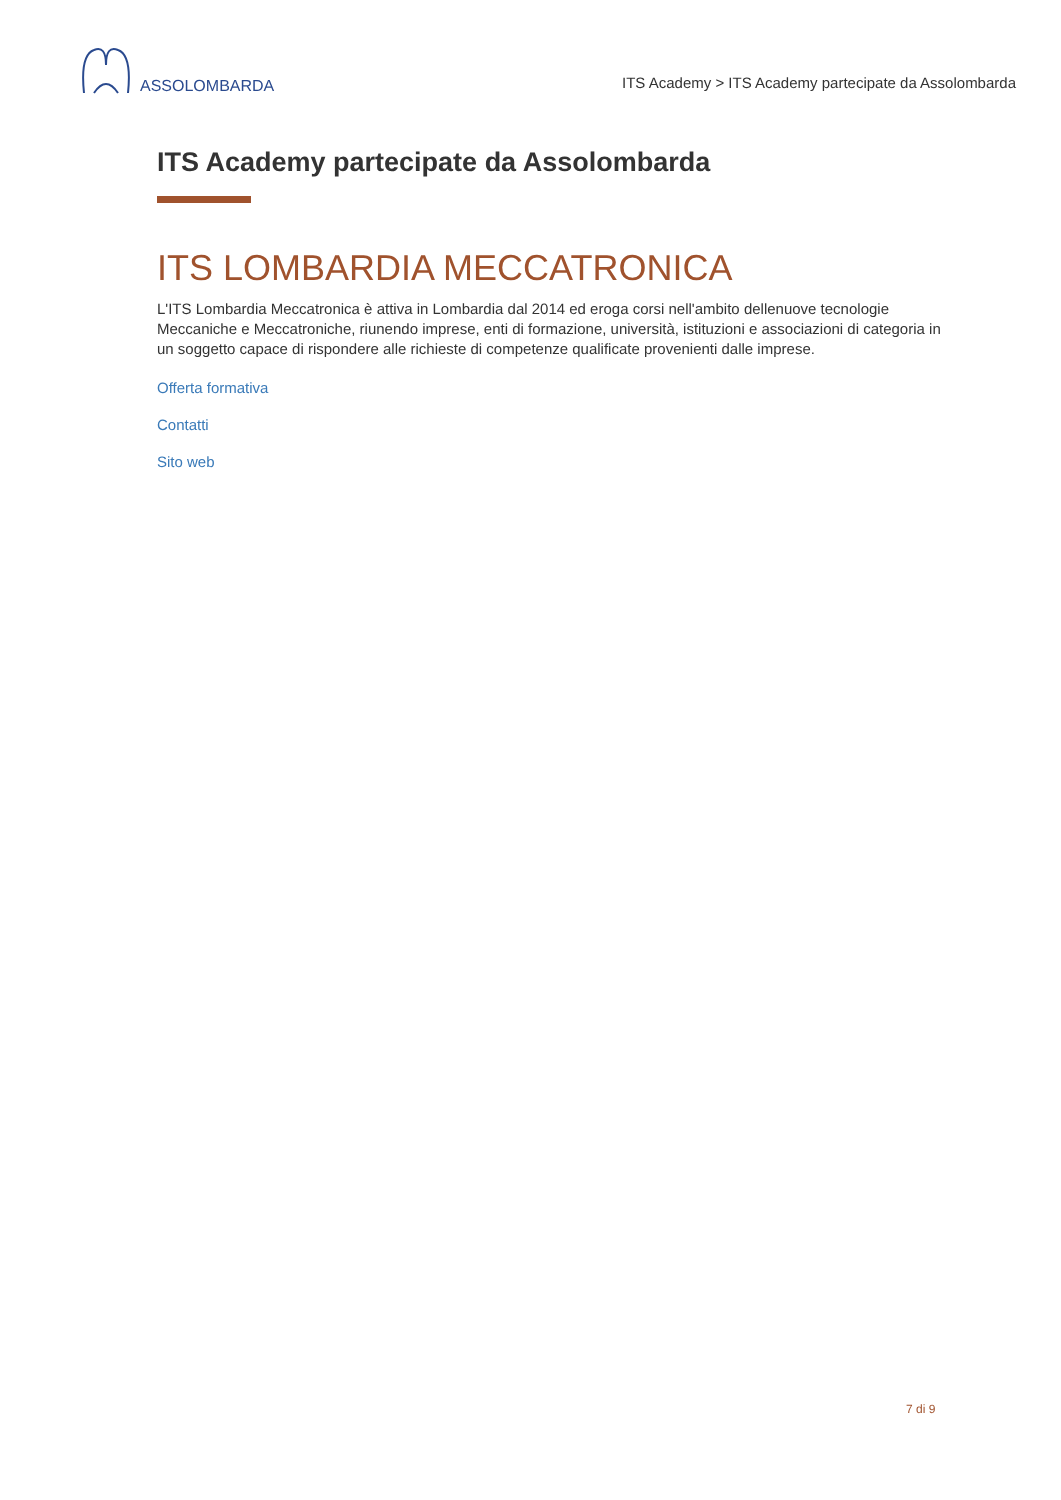ASSOLOMBARDA
ITS Academy > ITS Academy partecipate da Assolombarda
ITS Academy partecipate da Assolombarda
ITS LOMBARDIA MECCATRONICA
L'ITS Lombardia Meccatronica è attiva in Lombardia dal 2014 ed eroga corsi nell'ambito dellenuove tecnologie Meccaniche e Meccatroniche, riunendo imprese, enti di formazione, università, istituzioni e associazioni di categoria in un soggetto capace di rispondere alle richieste di competenze qualificate provenienti dalle imprese.
Offerta formativa
Contatti
Sito web
7 di 9